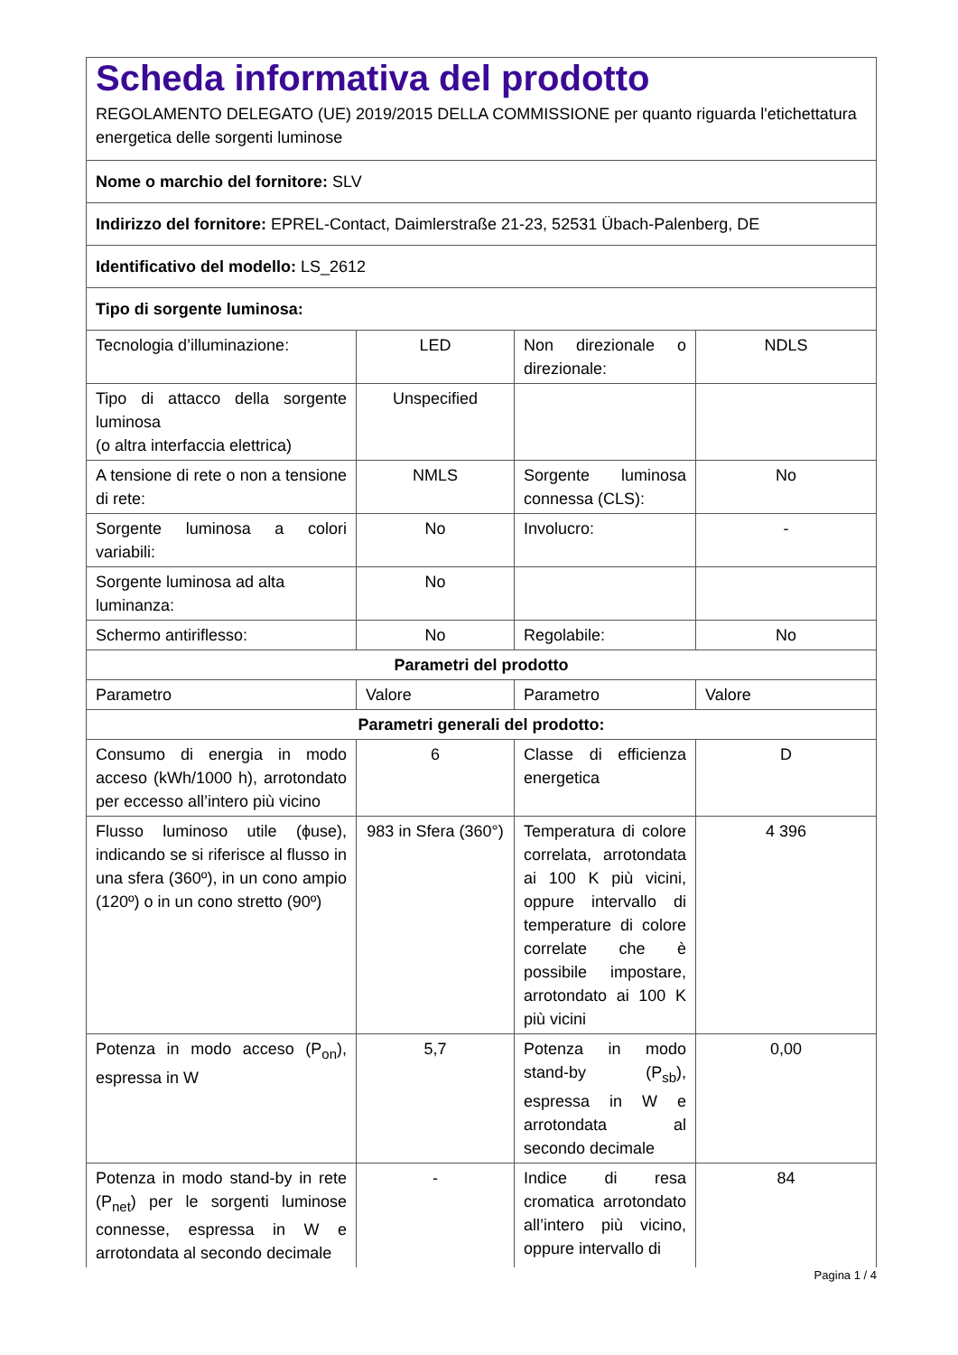| Scheda informativa del prodotto REGOLAMENTO DELEGATO (UE) 2019/2015 DELLA COMMISSIONE per quanto riguarda l'etichettatura energetica delle sorgenti luminose | | | |
| Nome o marchio del fornitore: SLV | | | |
| Indirizzo del fornitore: EPREL-Contact, Daimlerstraße 21-23, 52531 Übach-Palenberg, DE | | | |
| Identificativo del modello: LS_2612 | | | |
| Tipo di sorgente luminosa: | | | |
| Tecnologia d’illuminazione: | LED | Non direzionale o direzionale: | NDLS |
| Tipo di attacco della sorgente luminosa (o altra interfaccia elettrica) | Unspecified | | |
| A tensione di rete o non a tensione di rete: | NMLS | Sorgente luminosa connessa (CLS): | No |
| Sorgente luminosa a colori variabili: | No | Involucro: | - |
| Sorgente luminosa ad alta luminanza: | No | | |
| Schermo antiriflesso: | No | Regolabile: | No |
| Parametri del prodotto | | | |
| Parametro | Valore | Parametro | Valore |
| Parametri generali del prodotto: | | | |
| Consumo di energia in modo acceso (kWh/1000 h), arrotondato per eccesso all’intero più vicino | 6 | Classe di efficienza energetica | D |
| Flusso luminoso utile (ϕuse), indicando se si riferisce al flusso in una sfera (360º), in un cono ampio (120º) o in un cono stretto (90º) | 983 in Sfera (360°) | Temperatura di colore correlata, arrotondata ai 100 K più vicini, oppure intervallo di temperature di colore correlate che è possibile impostare, arrotondato ai 100 K più vicini | 4 396 |
| Potenza in modo acceso (P<sub>on</sub>), espressa in W | 5,7 | Potenza in modo stand-by (P<sub>sb</sub>), espressa in W e arrotondata al secondo decimale | 0,00 |
| Potenza in modo stand-by in rete (P<sub>net</sub>) per le sorgenti luminose connesse, espressa in W e arrotondata al secondo decimale | - | Indice di resa cromatica arrotondato all’intero più vicino, oppure intervallo di | 84 |
Pagina 1 / 4